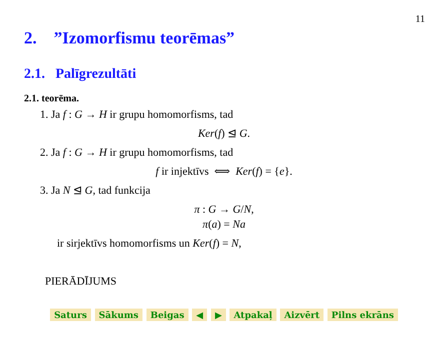11
2. ”Izomorfismu teorēmas”
2.1. Palīgrezultāti
2.1. teorēma.
1. Ja f : G → H ir grupu homomorfisms, tad
Ker(f) ⊴ G.
2. Ja f : G → H ir grupu homomorfisms, tad
f ir injektīvs ⟺ Ker(f) = {e}.
3. Ja N ⊴ G, tad funkcija
π : G → G/N,
π(a) = Na
ir sirjektīvs homomorfisms un Ker(f) = N,
PIERĀDĪJUMS
Saturs Sākums Beigas ◀ ▶ Atpakaļ Aizvērt Pilns ekrāns